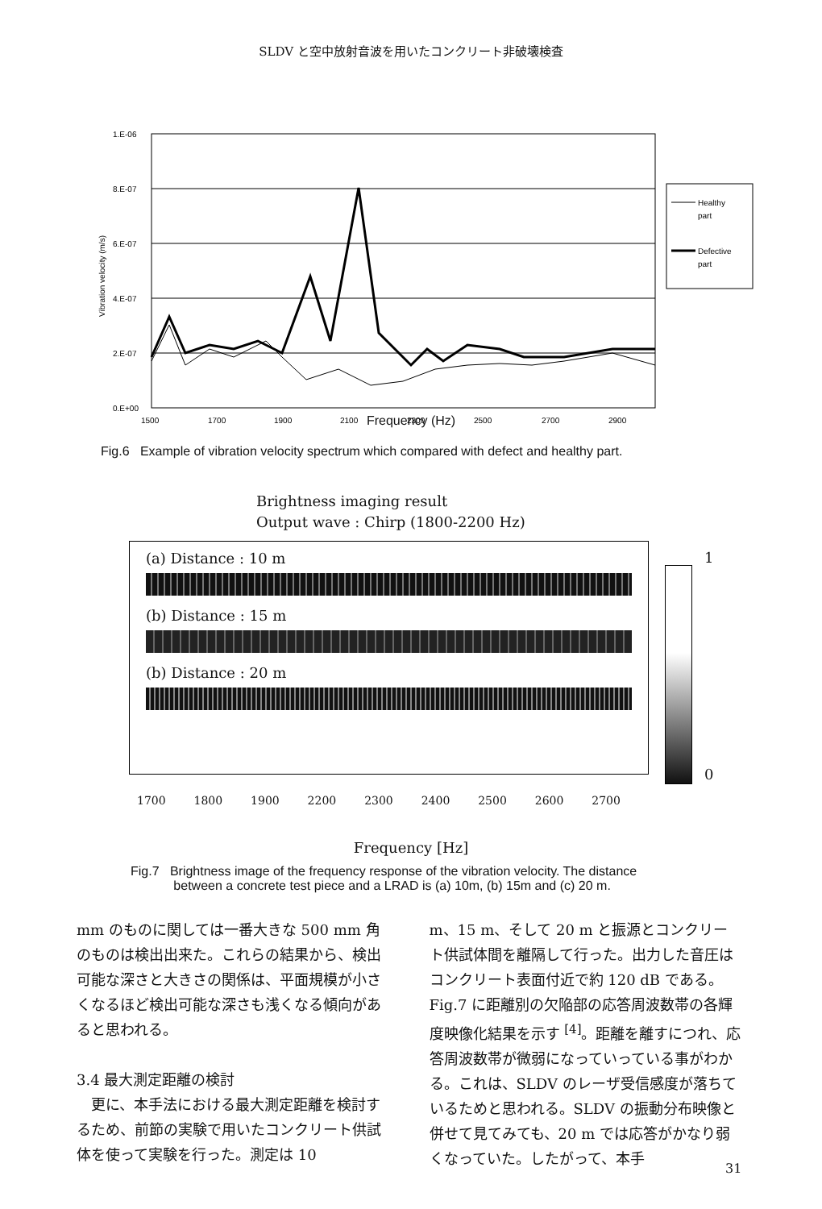SLDV と空中放射音波を用いたコンクリート非破壊検査
1.E-06
8.E-07
6.E-07
4.E-07
2.E-07
0.E+00
Vibration velocity (m/s)
1500
1700
1900
2100
2300
2500
2700
2900
Healthy
part
Defective
part
Frequency (Hz)
Fig.6 Example of vibration velocity spectrum which compared with defect and healthy part.
Brightness imaging result
Output wave : Chirp (1800-2200 Hz)
(a) Distance : 10 m
(b) Distance : 15 m
(b) Distance : 20 m
1
0
1700 1800 1900 2200 2300 2400 2500 2600 2700
Frequency [Hz]
Fig.7 Brightness image of the frequency response of the vibration velocity. The distance
between a concrete test piece and a LRAD is (a) 10m, (b) 15m and (c) 20 m.
mm のものに関しては一番大きな 500 mm 角のものは検出出来た。これらの結果から、検出可能な深さと大きさの関係は、平面規模が小さくなるほど検出可能な深さも浅くなる傾向があると思われる。
3.4 最大測定距離の検討
　更に、本手法における最大測定距離を検討するため、前節の実験で用いたコンクリート供試体を使って実験を行った。測定は 10
m、15 m、そして 20 m と振源とコンクリート供試体間を離隔して行った。出力した音圧はコンクリート表面付近で約 120 dB である。Fig.7 に距離別の欠陥部の応答周波数帯の各輝度映像化結果を示す <sup>[4]</sup>。距離を離すにつれ、応答周波数帯が微弱になっていっている事がわかる。これは、SLDV のレーザ受信感度が落ちているためと思われる。SLDV の振動分布映像と併せて見てみても、20 m では応答がかなり弱くなっていた。したがって、本手
31